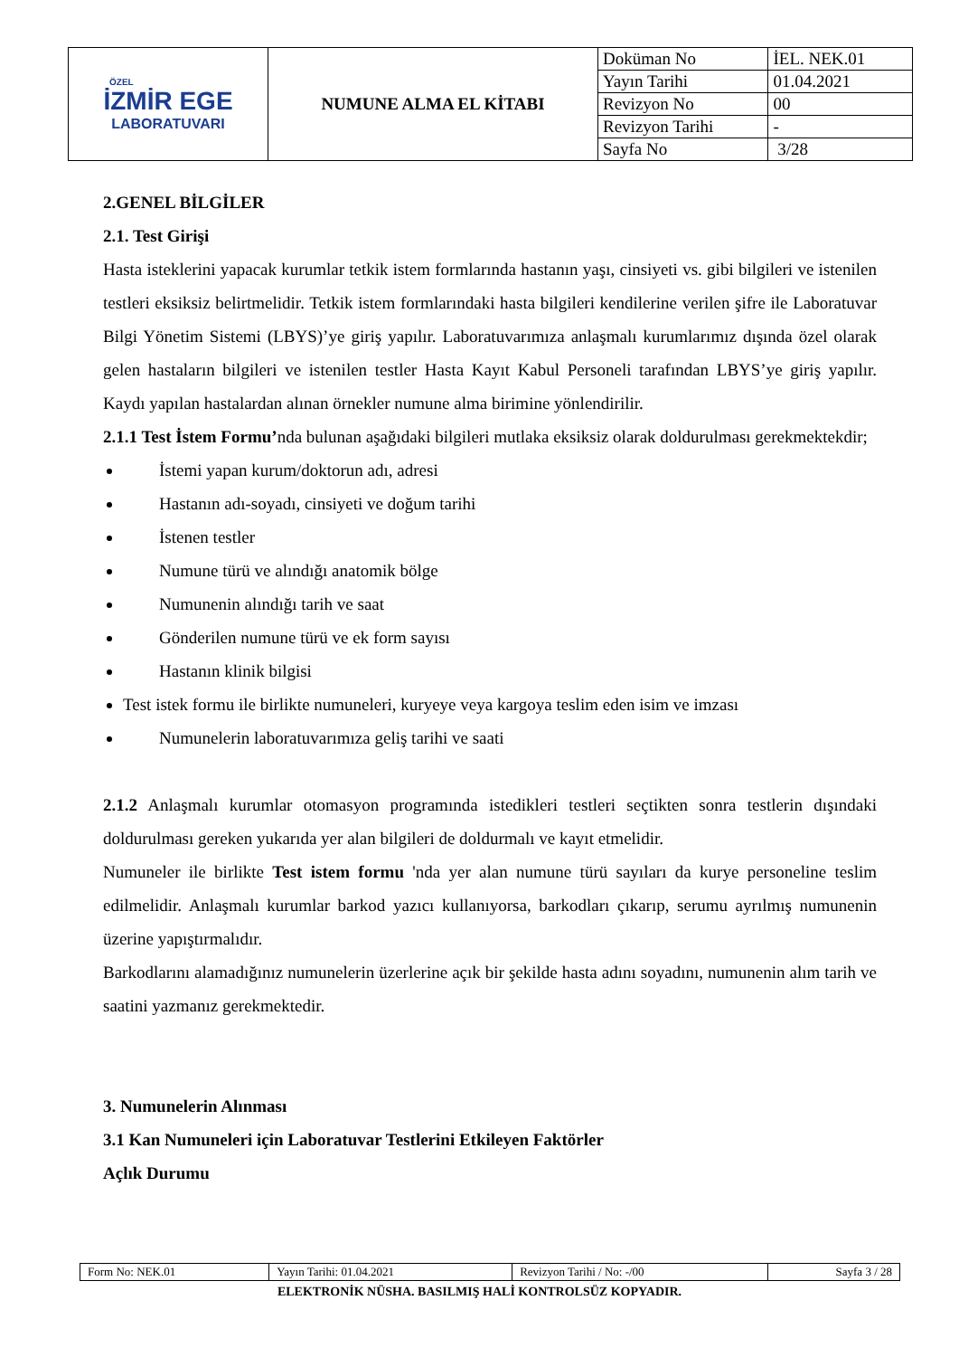| ÖZEL İZMİR EGE LABORATUVARI | NUMUNE ALMA EL KİTABI | Doküman No | İEL. NEK.01 |
| | | Yayın Tarihi | 01.04.2021 |
| | | Revizyon No | 00 |
| | | Revizyon Tarihi | - |
| | | Sayfa No | 3/28 |
2.GENEL BİLGİLER
2.1. Test Girişi
Hasta isteklerini yapacak kurumlar tetkik istem formlarında hastanın yaşı, cinsiyeti vs. gibi bilgileri ve istenilen testleri eksiksiz belirtmelidir. Tetkik istem formlarındaki hasta bilgileri kendilerine verilen şifre ile Laboratuvar Bilgi Yönetim Sistemi (LBYS)’ye giriş yapılır. Laboratuvarımıza anlaşmalı kurumlarımız dışında özel olarak gelen hastaların bilgileri ve istenilen testler Hasta Kayıt Kabul Personeli tarafından LBYS’ye giriş yapılır. Kaydı yapılan hastalardan alınan örnekler numune alma birimine yönlendirilir.
2.1.1 Test İstem Formu’nda bulunan aşağıdaki bilgileri mutlaka eksiksiz olarak doldurulması gerekmektekdir;
İstemi yapan kurum/doktorun adı, adresi
Hastanın adı-soyadı, cinsiyeti ve doğum tarihi
İstenen testler
Numune türü ve alındığı anatomik bölge
Numunenin alındığı tarih ve saat
Gönderilen numune türü ve ek form sayısı
Hastanın klinik bilgisi
Test istek formu ile birlikte numuneleri, kuryeye veya kargoya teslim eden isim ve imzası
Numunelerin laboratuvarımıza geliş tarihi ve saati
2.1.2 Anlaşmalı kurumlar otomasyon programında istedikleri testleri seçtikten sonra testlerin dışındaki doldurulması gereken yukarıda yer alan bilgileri de doldurmalı ve kayıt etmelidir.
Numuneler ile birlikte Test istem formu 'nda yer alan numune türü sayıları da kurye personeline teslim edilmelidir. Anlaşmalı kurumlar barkod yazıcı kullanıyorsa, barkodları çıkarıp, serumu ayrılmış numunenin üzerine yapıştırmalıdır.
Barkodlarını alamadığınız numunelerin üzerlerine açık bir şekilde hasta adını soyadını, numunenin alım tarih ve saatini yazmanız gerekmektedir.
3. Numunelerin Alınması
3.1 Kan Numuneleri için Laboratuvar Testlerini Etkileyen Faktörler
Açlık Durumu
| Form No: NEK.01 | Yayın Tarihi: 01.04.2021 | Revizyon Tarihi / No: -/00 | Sayfa 3 / 28 |
ELEKTRONİK NÜSHA. BASILMIŞ HALİ KONTROLSÜZ KOPYADIR.